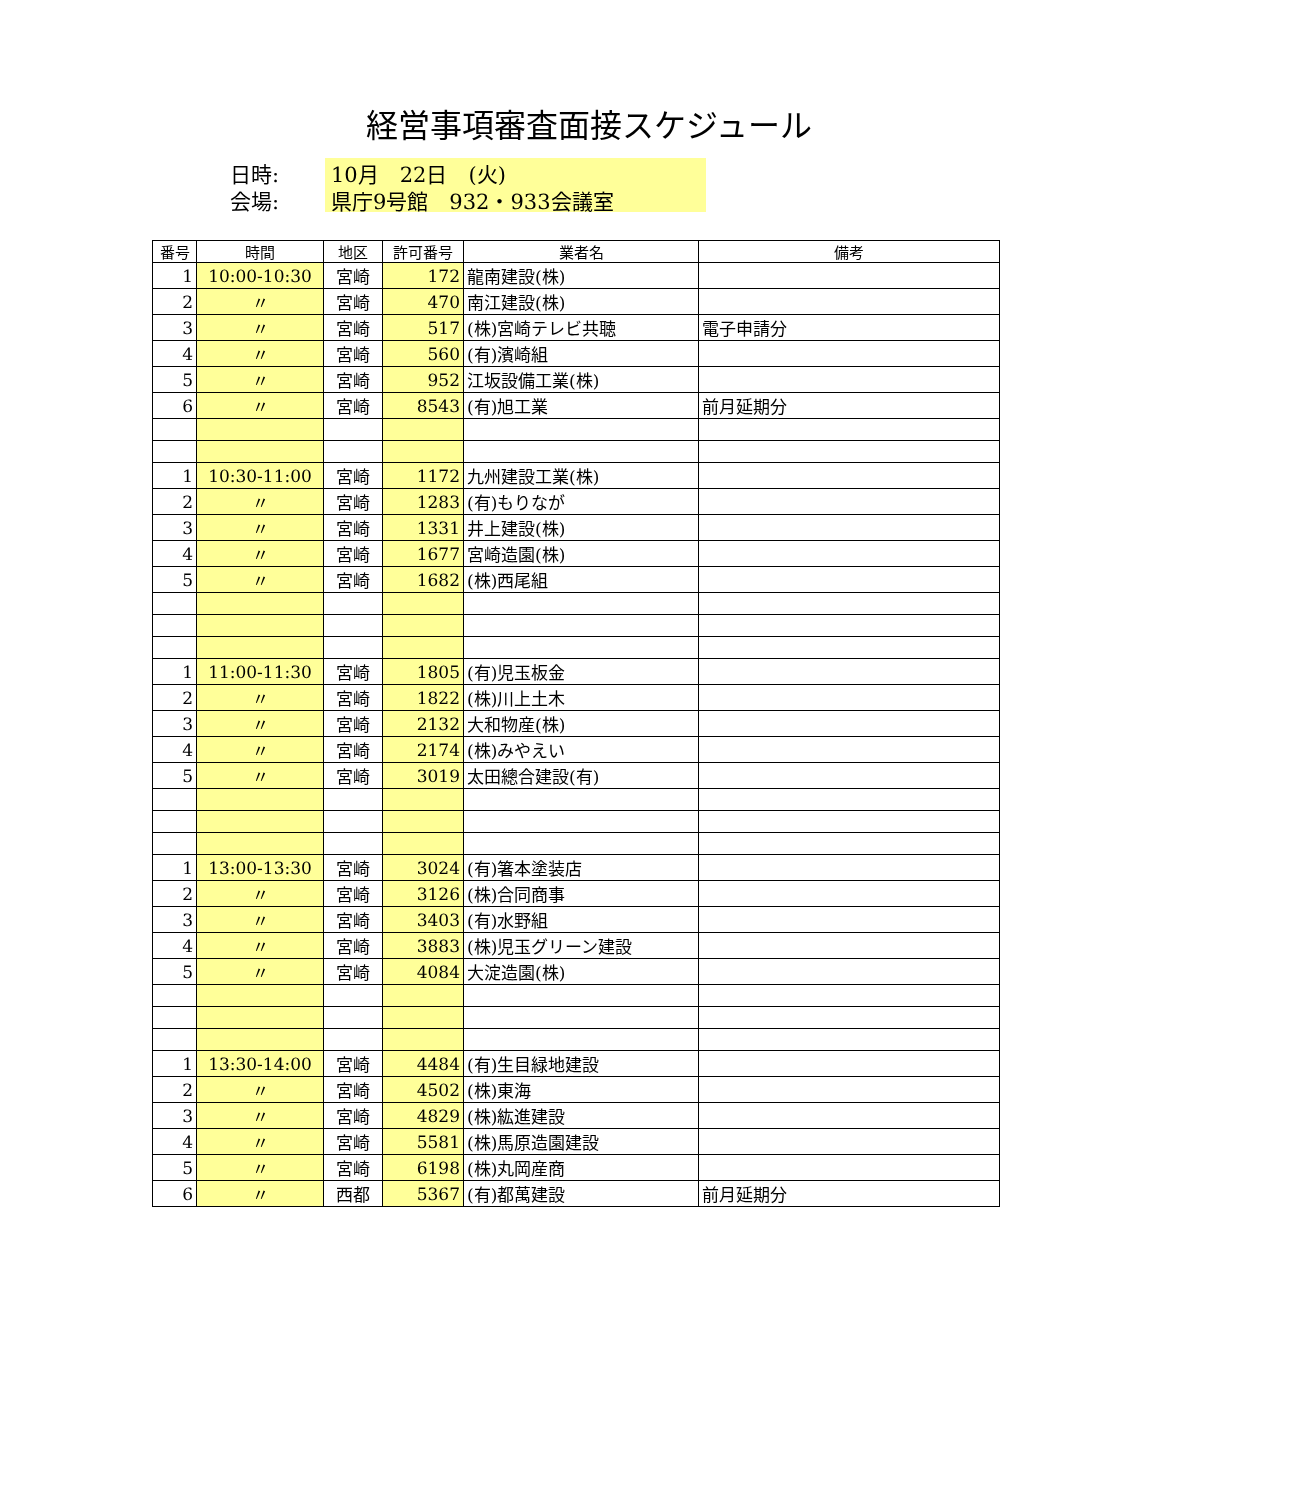経営事項審査面接スケジュール
日時: 10月　22日　(火)
会場: 県庁9号館　932・933会議室
| 番号 | 時間 | 地区 | 許可番号 | 業者名 | 備考 |
| --- | --- | --- | --- | --- | --- |
| 1 | 10:00-10:30 | 宮崎 | 172 | 龍南建設(株) | |
| 2 | 〃 | 宮崎 | 470 | 南江建設(株) | |
| 3 | 〃 | 宮崎 | 517 | (株)宮崎テレビ共聴 | 電子申請分 |
| 4 | 〃 | 宮崎 | 560 | (有)濱崎組 | |
| 5 | 〃 | 宮崎 | 952 | 江坂設備工業(株) | |
| 6 | 〃 | 宮崎 | 8543 | (有)旭工業 | 前月延期分 |
| 1 | 10:30-11:00 | 宮崎 | 1172 | 九州建設工業(株) | |
| 2 | 〃 | 宮崎 | 1283 | (有)もりなが | |
| 3 | 〃 | 宮崎 | 1331 | 井上建設(株) | |
| 4 | 〃 | 宮崎 | 1677 | 宮崎造園(株) | |
| 5 | 〃 | 宮崎 | 1682 | (株)西尾組 | |
| 1 | 11:00-11:30 | 宮崎 | 1805 | (有)児玉板金 | |
| 2 | 〃 | 宮崎 | 1822 | (株)川上土木 | |
| 3 | 〃 | 宮崎 | 2132 | 大和物産(株) | |
| 4 | 〃 | 宮崎 | 2174 | (株)みやえい | |
| 5 | 〃 | 宮崎 | 3019 | 太田總合建設(有) | |
| 1 | 13:00-13:30 | 宮崎 | 3024 | (有)箸本塗装店 | |
| 2 | 〃 | 宮崎 | 3126 | (株)合同商事 | |
| 3 | 〃 | 宮崎 | 3403 | (有)水野組 | |
| 4 | 〃 | 宮崎 | 3883 | (株)児玉グリーン建設 | |
| 5 | 〃 | 宮崎 | 4084 | 大淀造園(株) | |
| 1 | 13:30-14:00 | 宮崎 | 4484 | (有)生目緑地建設 | |
| 2 | 〃 | 宮崎 | 4502 | (株)東海 | |
| 3 | 〃 | 宮崎 | 4829 | (株)紘進建設 | |
| 4 | 〃 | 宮崎 | 5581 | (株)馬原造園建設 | |
| 5 | 〃 | 宮崎 | 6198 | (株)丸岡産商 | |
| 6 | 〃 | 西都 | 5367 | (有)都萬建設 | 前月延期分 |